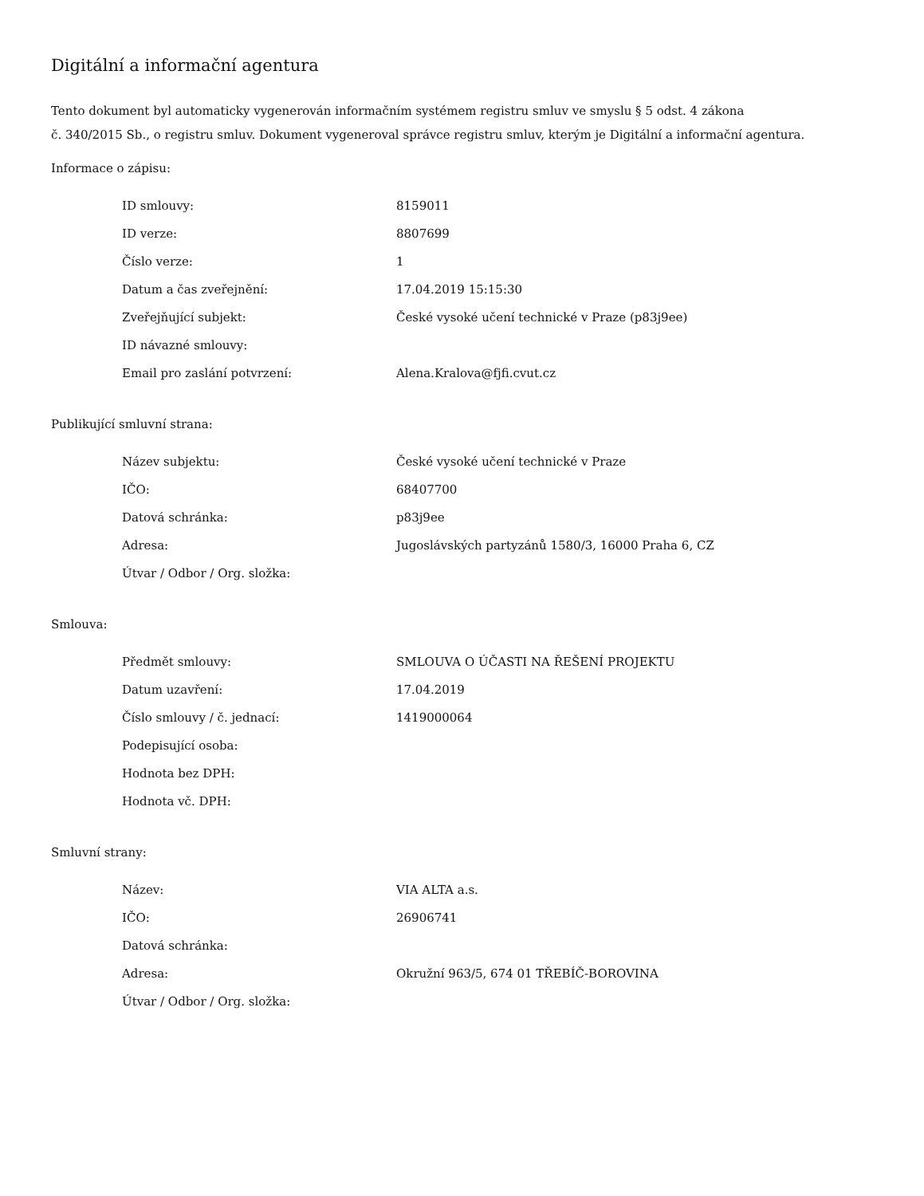Digitální a informační agentura
Tento dokument byl automaticky vygenerován informačním systémem registru smluv ve smyslu § 5 odst. 4 zákona
č. 340/2015 Sb., o registru smluv. Dokument vygeneroval správce registru smluv, kterým je Digitální a informační agentura.
Informace o zápisu:
| ID smlouvy: | 8159011 |
| ID verze: | 8807699 |
| Číslo verze: | 1 |
| Datum a čas zveřejnění: | 17.04.2019 15:15:30 |
| Zveřejňující subjekt: | České vysoké učení technické v Praze (p83j9ee) |
| ID návazné smlouvy: | |
| Email pro zaslání potvrzení: | Alena.Kralova@fjfi.cvut.cz |
Publikující smluvní strana:
| Název subjektu: | České vysoké učení technické v Praze |
| IČO: | 68407700 |
| Datová schránka: | p83j9ee |
| Adresa: | Jugoslávských partyzánů 1580/3, 16000 Praha 6, CZ |
| Útvar / Odbor / Org. složka: | |
Smlouva:
| Předmět smlouvy: | SMLOUVA O ÚČASTI NA ŘEŠENÍ PROJEKTU |
| Datum uzavření: | 17.04.2019 |
| Číslo smlouvy / č. jednací: | 1419000064 |
| Podepisující osoba: | |
| Hodnota bez DPH: | |
| Hodnota vč. DPH: | |
Smluvní strany:
| Název: | VIA ALTA a.s. |
| IČO: | 26906741 |
| Datová schránka: | |
| Adresa: | Okružní 963/5, 674 01 TŘEBÍČ-BOROVINA |
| Útvar / Odbor / Org. složka: | |